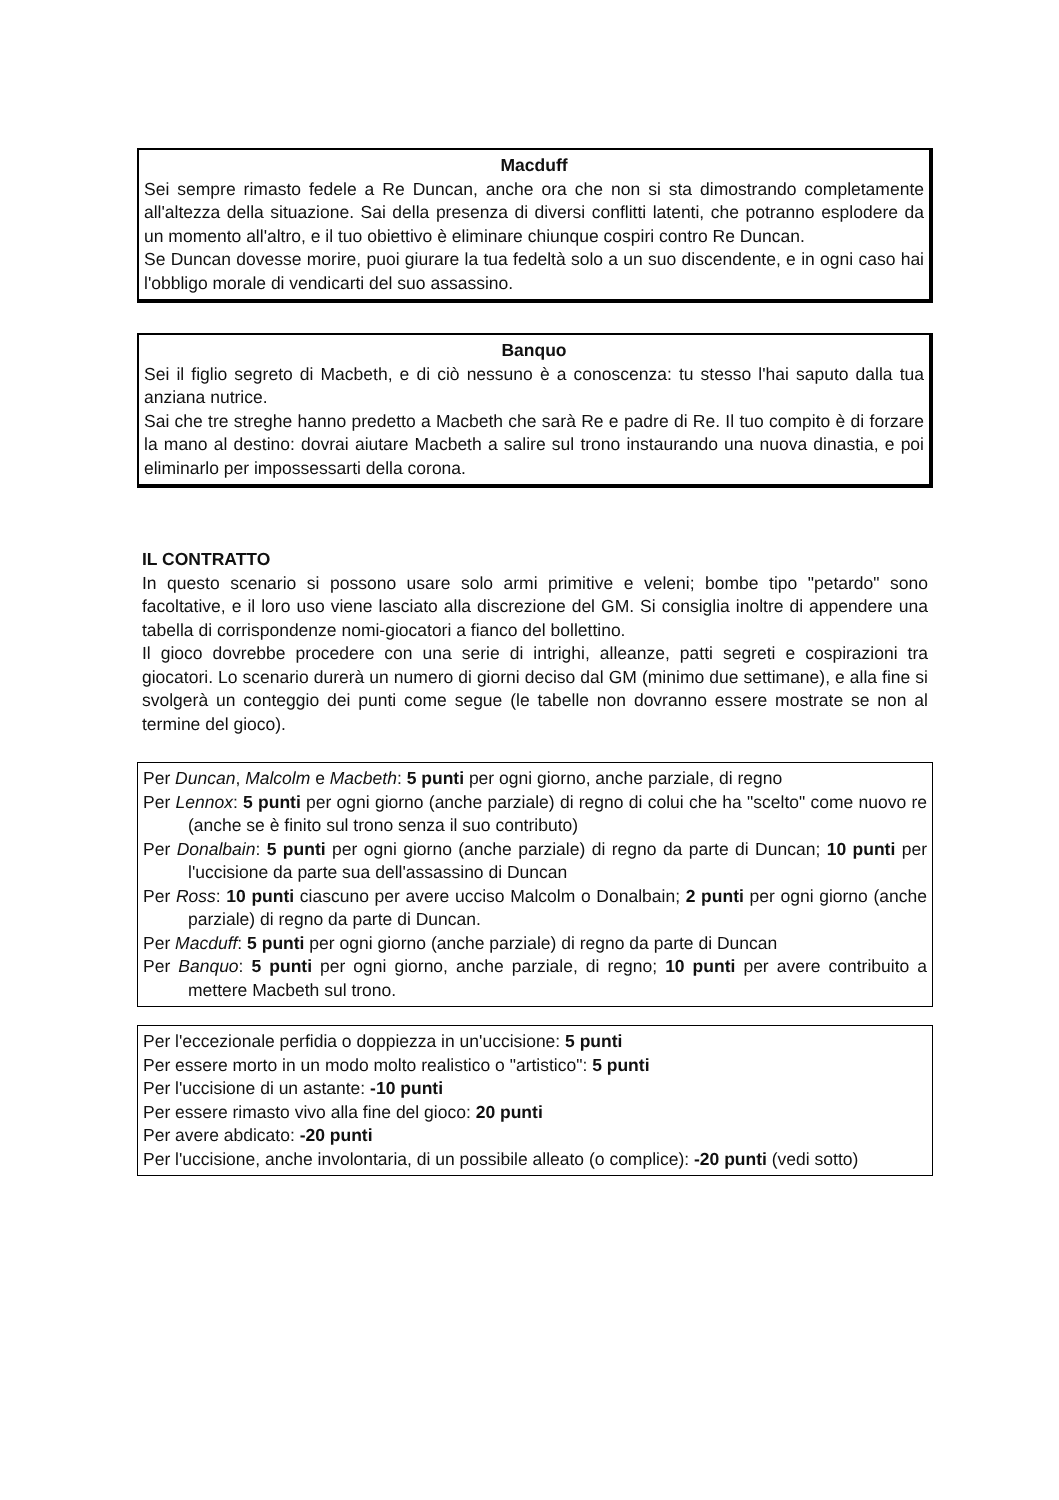Macduff
Sei sempre rimasto fedele a Re Duncan, anche ora che non si sta dimostrando completamente all'altezza della situazione. Sai della presenza di diversi conflitti latenti, che potranno esplodere da un momento all'altro, e il tuo obiettivo è eliminare chiunque cospiri contro Re Duncan.
Se Duncan dovesse morire, puoi giurare la tua fedeltà solo a un suo discendente, e in ogni caso hai l'obbligo morale di vendicarti del suo assassino.
Banquo
Sei il figlio segreto di Macbeth, e di ciò nessuno è a conoscenza: tu stesso l'hai saputo dalla tua anziana nutrice.
Sai che tre streghe hanno predetto a Macbeth che sarà Re e padre di Re. Il tuo compito è di forzare la mano al destino: dovrai aiutare Macbeth a salire sul trono instaurando una nuova dinastia, e poi eliminarlo per impossessarti della corona.
IL CONTRATTO
In questo scenario si possono usare solo armi primitive e veleni; bombe tipo "petardo" sono facoltative, e il loro uso viene lasciato alla discrezione del GM. Si consiglia inoltre di appendere una tabella di corrispondenze nomi-giocatori a fianco del bollettino.
Il gioco dovrebbe procedere con una serie di intrighi, alleanze, patti segreti e cospirazioni tra giocatori. Lo scenario durerà un numero di giorni deciso dal GM (minimo due settimane), e alla fine si svolgerà un conteggio dei punti come segue (le tabelle non dovranno essere mostrate se non al termine del gioco).
Per Duncan, Malcolm e Macbeth: 5 punti per ogni giorno, anche parziale, di regno
Per Lennox: 5 punti per ogni giorno (anche parziale) di regno di colui che ha "scelto" come nuovo re (anche se è finito sul trono senza il suo contributo)
Per Donalbain: 5 punti per ogni giorno (anche parziale) di regno da parte di Duncan; 10 punti per l'uccisione da parte sua dell'assassino di Duncan
Per Ross: 10 punti ciascuno per avere ucciso Malcolm o Donalbain; 2 punti per ogni giorno (anche parziale) di regno da parte di Duncan.
Per Macduff: 5 punti per ogni giorno (anche parziale) di regno da parte di Duncan
Per Banquo: 5 punti per ogni giorno, anche parziale, di regno; 10 punti per avere contribuito a mettere Macbeth sul trono.
Per l'eccezionale perfidia o doppiezza in un'uccisione: 5 punti
Per essere morto in un modo molto realistico o "artistico": 5 punti
Per l'uccisione di un astante: -10 punti
Per essere rimasto vivo alla fine del gioco: 20 punti
Per avere abdicato: -20 punti
Per l'uccisione, anche involontaria, di un possibile alleato (o complice): -20 punti (vedi sotto)